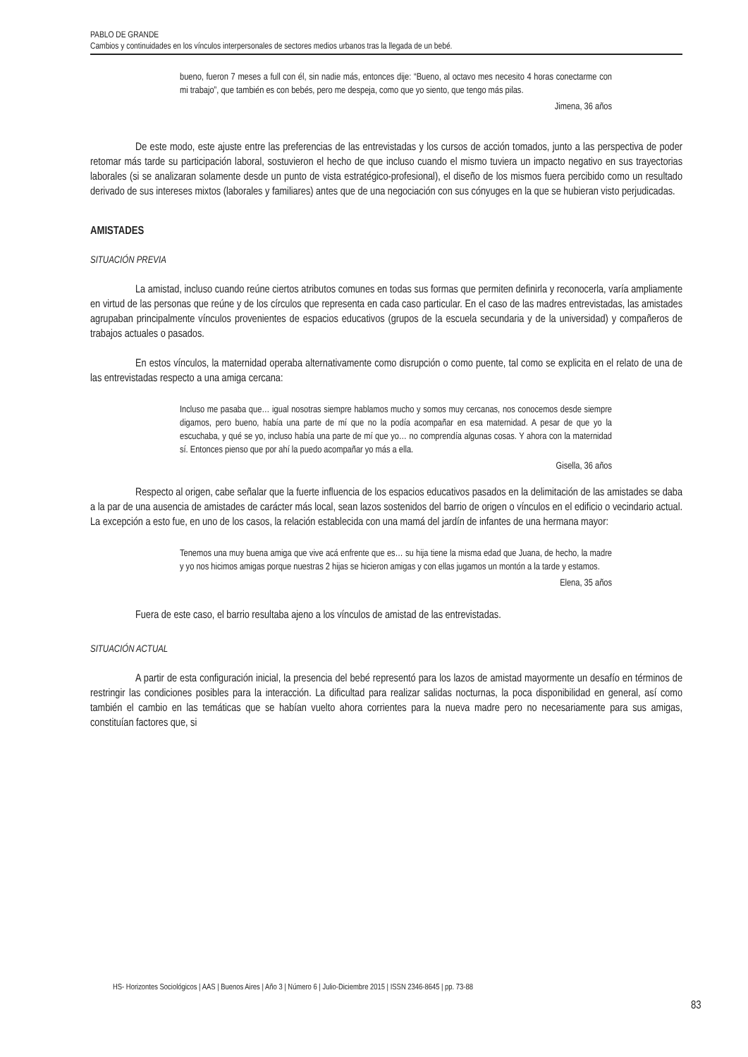PABLO DE GRANDE
Cambios y continuidades en los vínculos interpersonales de sectores medios urbanos tras la llegada de un bebé.
bueno, fueron 7 meses a full con él, sin nadie más, entonces dije: “Bueno, al octavo mes necesito 4 horas conectarme con mi trabajo”, que también es con bebés, pero me despeja, como que yo siento, que tengo más pilas.
Jimena, 36 años
De este modo, este ajuste entre las preferencias de las entrevistadas y los cursos de acción tomados, junto a las perspectiva de poder retomar más tarde su participación laboral, sostuvieron el hecho de que incluso cuando el mismo tuviera un impacto negativo en sus trayectorias laborales (si se analizaran solamente desde un punto de vista estratégico-profesional), el diseño de los mismos fuera percibido como un resultado derivado de sus intereses mixtos (laborales y familiares) antes que de una negociación con sus cónyuges en la que se hubieran visto perjudicadas.
AMISTADES
SITUACIÓN PREVIA
La amistad, incluso cuando reúne ciertos atributos comunes en todas sus formas que permiten definirla y reconocerla, varía ampliamente en virtud de las personas que reúne y de los círculos que representa en cada caso particular. En el caso de las madres entrevistadas, las amistades agrupaban principalmente vínculos provenientes de espacios educativos (grupos de la escuela secundaria y de la universidad) y compañeros de trabajos actuales o pasados.
En estos vínculos, la maternidad operaba alternativamente como disrupción o como puente, tal como se explicita en el relato de una de las entrevistadas respecto a una amiga cercana:
Incluso me pasaba que… igual nosotras siempre hablamos mucho y somos muy cercanas, nos conocemos desde siempre digamos, pero bueno, había una parte de mí que no la podía acompañar en esa maternidad. A pesar de que yo la escuchaba, y qué se yo, incluso había una parte de mí que yo… no comprendía algunas cosas. Y ahora con la maternidad sí. Entonces pienso que por ahí la puedo acompañar yo más a ella.
Gisella, 36 años
Respecto al origen, cabe señalar que la fuerte influencia de los espacios educativos pasados en la delimitación de las amistades se daba a la par de una ausencia de amistades de carácter más local, sean lazos sostenidos del barrio de origen o vínculos en el edificio o vecindario actual. La excepción a esto fue, en uno de los casos, la relación establecida con una mamá del jardín de infantes de una hermana mayor:
Tenemos una muy buena amiga que vive acá enfrente que es… su hija tiene la misma edad que Juana, de hecho, la madre y yo nos hicimos amigas porque nuestras 2 hijas se hicieron amigas y con ellas jugamos un montón a la tarde y estamos.
Elena, 35 años
Fuera de este caso, el barrio resultaba ajeno a los vínculos de amistad de las entrevistadas.
SITUACIÓN ACTUAL
A partir de esta configuración inicial, la presencia del bebé representó para los lazos de amistad mayormente un desafío en términos de restringir las condiciones posibles para la interacción. La dificultad para realizar salidas nocturnas, la poca disponibilidad en general, así como también el cambio en las temáticas que se habían vuelto ahora corrientes para la nueva madre pero no necesariamente para sus amigas, constituían factores que, si
HS- Horizontes Sociológicos | AAS | Buenos Aires | Año 3 | Número 6 | Julio-Diciembre 2015 | ISSN 2346-8645 | pp. 73-88
83